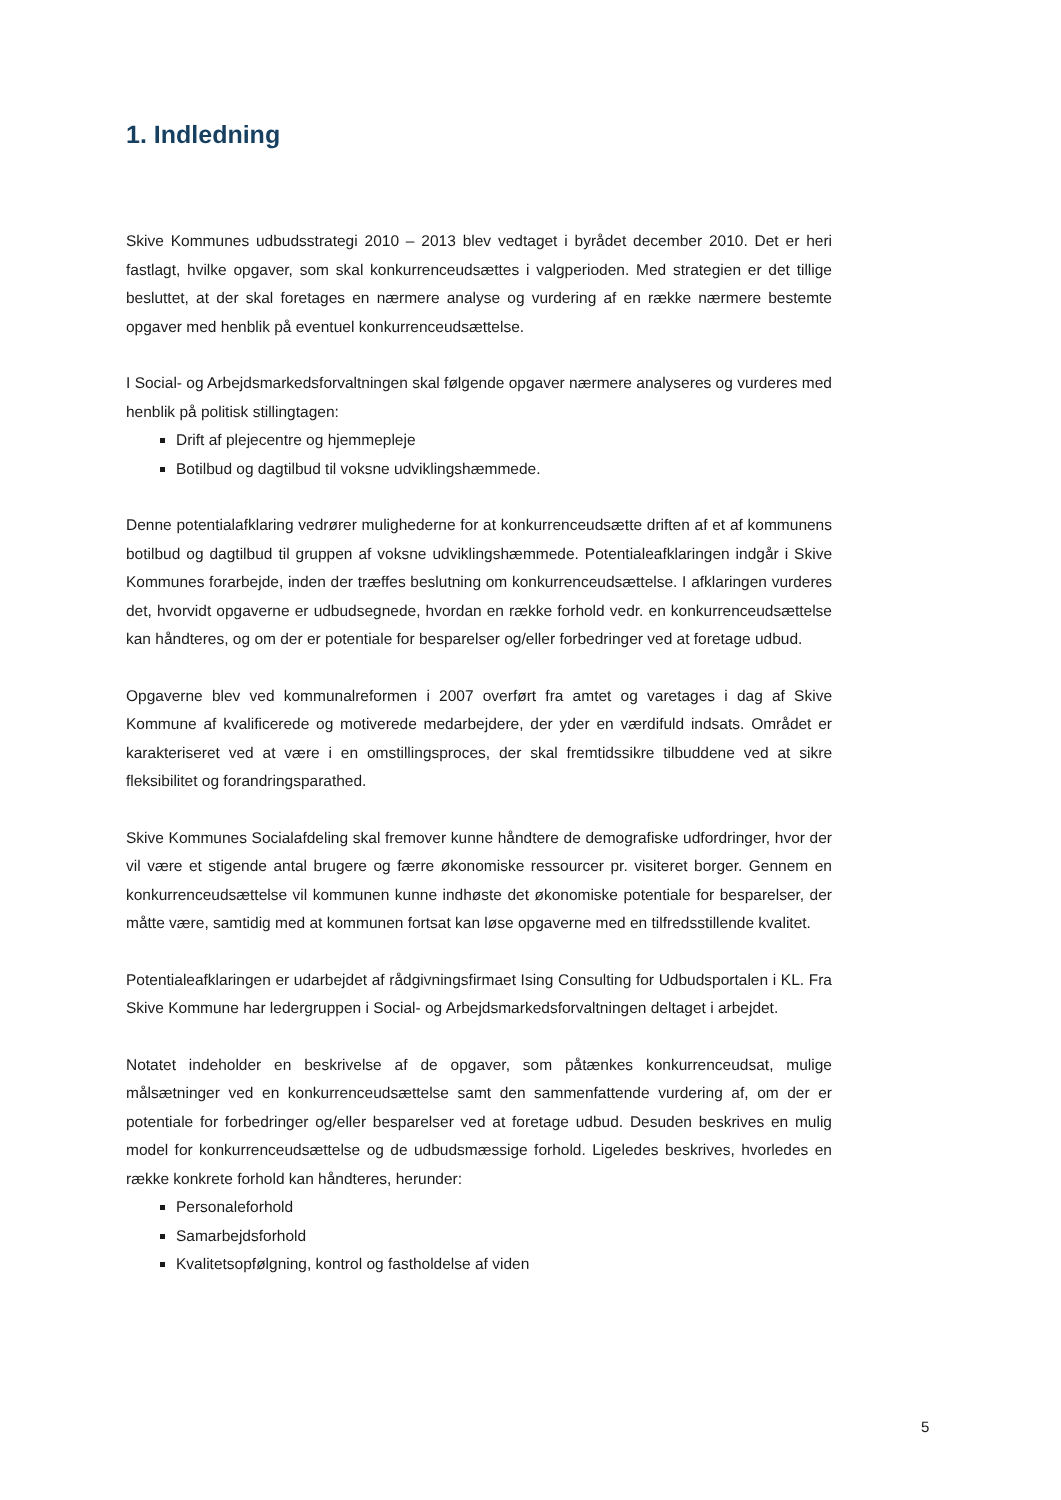1. Indledning
Skive Kommunes udbudsstrategi 2010 – 2013 blev vedtaget i byrådet december 2010. Det er heri fastlagt, hvilke opgaver, som skal konkurrenceudsættes i valgperioden. Med strategien er det tillige besluttet, at der skal foretages en nærmere analyse og vurdering af en række nærmere bestemte opgaver med henblik på eventuel konkurrenceudsættelse.
I Social- og Arbejdsmarkedsforvaltningen skal følgende opgaver nærmere analyseres og vurderes med henblik på politisk stillingtagen:
Drift af plejecentre og hjemmepleje
Botilbud og dagtilbud til voksne udviklingshæmmede.
Denne potentialafklaring vedrører mulighederne for at konkurrenceudsætte driften af et af kommunens botilbud og dagtilbud til gruppen af voksne udviklingshæmmede. Potentialeafklaringen indgår i Skive Kommunes forarbejde, inden der træffes beslutning om konkurrenceudsættelse. I afklaringen vurderes det, hvorvidt opgaverne er udbudsegnede, hvordan en række forhold vedr. en konkurrenceudsættelse kan håndteres, og om der er potentiale for besparelser og/eller forbedringer ved at foretage udbud.
Opgaverne blev ved kommunalreformen i 2007 overført fra amtet og varetages i dag af Skive Kommune af kvalificerede og motiverede medarbejdere, der yder en værdifuld indsats. Området er karakteriseret ved at være i en omstillingsproces, der skal fremtidssikre tilbuddene ved at sikre fleksibilitet og forandringsparathed.
Skive Kommunes Socialafdeling skal fremover kunne håndtere de demografiske udfordringer, hvor der vil være et stigende antal brugere og færre økonomiske ressourcer pr. visiteret borger. Gennem en konkurrenceudsættelse vil kommunen kunne indhøste det økonomiske potentiale for besparelser, der måtte være, samtidig med at kommunen fortsat kan løse opgaverne med en tilfredsstillende kvalitet.
Potentialeafklaringen er udarbejdet af rådgivningsfirmaet Ising Consulting for Udbudsportalen i KL. Fra Skive Kommune har ledergruppen i Social- og Arbejdsmarkedsforvaltningen deltaget i arbejdet.
Notatet indeholder en beskrivelse af de opgaver, som påtænkes konkurrenceudsat, mulige målsætninger ved en konkurrenceudsættelse samt den sammenfattende vurdering af, om der er potentiale for forbedringer og/eller besparelser ved at foretage udbud. Desuden beskrives en mulig model for konkurrenceudsættelse og de udbudsmæssige forhold. Ligeledes beskrives, hvorledes en række konkrete forhold kan håndteres, herunder:
Personaleforhold
Samarbejdsforhold
Kvalitetsopfølgning, kontrol og fastholdelse af viden
5